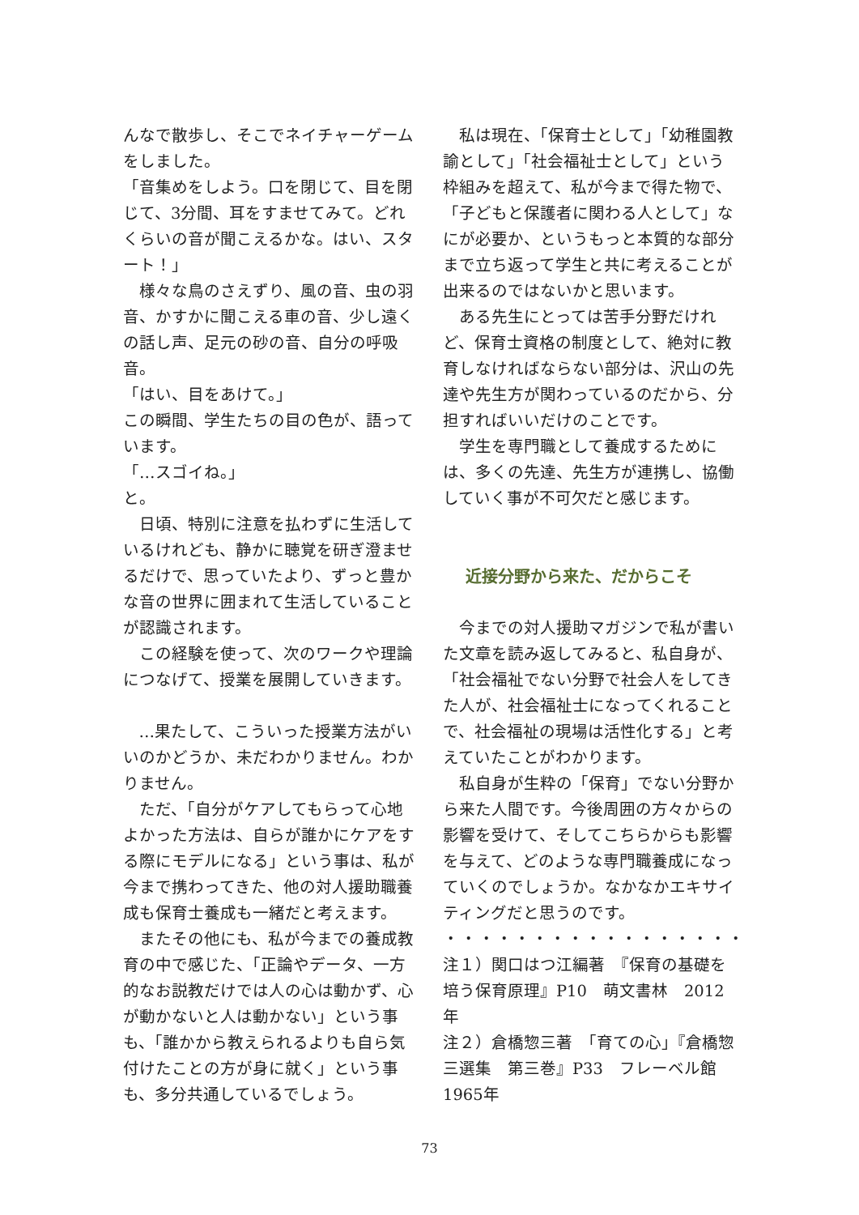んなで散歩し、そこでネイチャーゲームをしました。
「音集めをしよう。口を閉じて、目を閉じて、3分間、耳をすませてみて。どれくらいの音が聞こえるかな。はい、スタート！」
様々な鳥のさえずり、風の音、虫の羽音、かすかに聞こえる車の音、少し遠くの話し声、足元の砂の音、自分の呼吸音。
「はい、目をあけて。」
この瞬間、学生たちの目の色が、語っています。
「…スゴイね。」
と。
日頃、特別に注意を払わずに生活しているけれども、静かに聴覚を研ぎ澄ませるだけで、思っていたより、ずっと豊かな音の世界に囲まれて生活していることが認識されます。
この経験を使って、次のワークや理論につなげて、授業を展開していきます。
…果たして、こういった授業方法がいいのかどうか、未だわかりません。わかりません。
ただ、「自分がケアしてもらって心地よかった方法は、自らが誰かにケアをする際にモデルになる」という事は、私が今まで携わってきた、他の対人援助職養成も保育士養成も一緒だと考えます。
またその他にも、私が今までの養成教育の中で感じた、「正論やデータ、一方的なお説教だけでは人の心は動かず、心が動かないと人は動かない」という事も、「誰かから教えられるよりも自ら気付けたことの方が身に就く」という事も、多分共通しているでしょう。
私は現在、「保育士として」「幼稚園教諭として」「社会福祉士として」という枠組みを超えて、私が今まで得た物で、「子どもと保護者に関わる人として」なにが必要か、というもっと本質的な部分まで立ち返って学生と共に考えることが出来るのではないかと思います。
ある先生にとっては苦手分野だけれど、保育士資格の制度として、絶対に教育しなければならない部分は、沢山の先達や先生方が関わっているのだから、分担すればいいだけのことです。
学生を専門職として養成するためには、多くの先達、先生方が連携し、協働していく事が不可欠だと感じます。
近接分野から来た、だからこそ
今までの対人援助マガジンで私が書いた文章を読み返してみると、私自身が、「社会福祉でない分野で社会人をしてきた人が、社会福祉士になってくれることで、社会福祉の現場は活性化する」と考えていたことがわかります。
私自身が生粋の「保育」でない分野から来た人間です。今後周囲の方々からの影響を受けて、そしてこちらからも影響を与えて、どのような専門職養成になっていくのでしょうか。なかなかエキサイティングだと思うのです。
・・・・・・・・・・・・・・・・・・・・・・・・・・・・・・・・・・
注１）関口はつ江編著　『保育の基礎を培う保育原理』P10　萌文書林　2012年
注２）倉橋惣三著　「育ての心」『倉橋惣三選集　第三巻』P33　フレーベル館　1965年
73